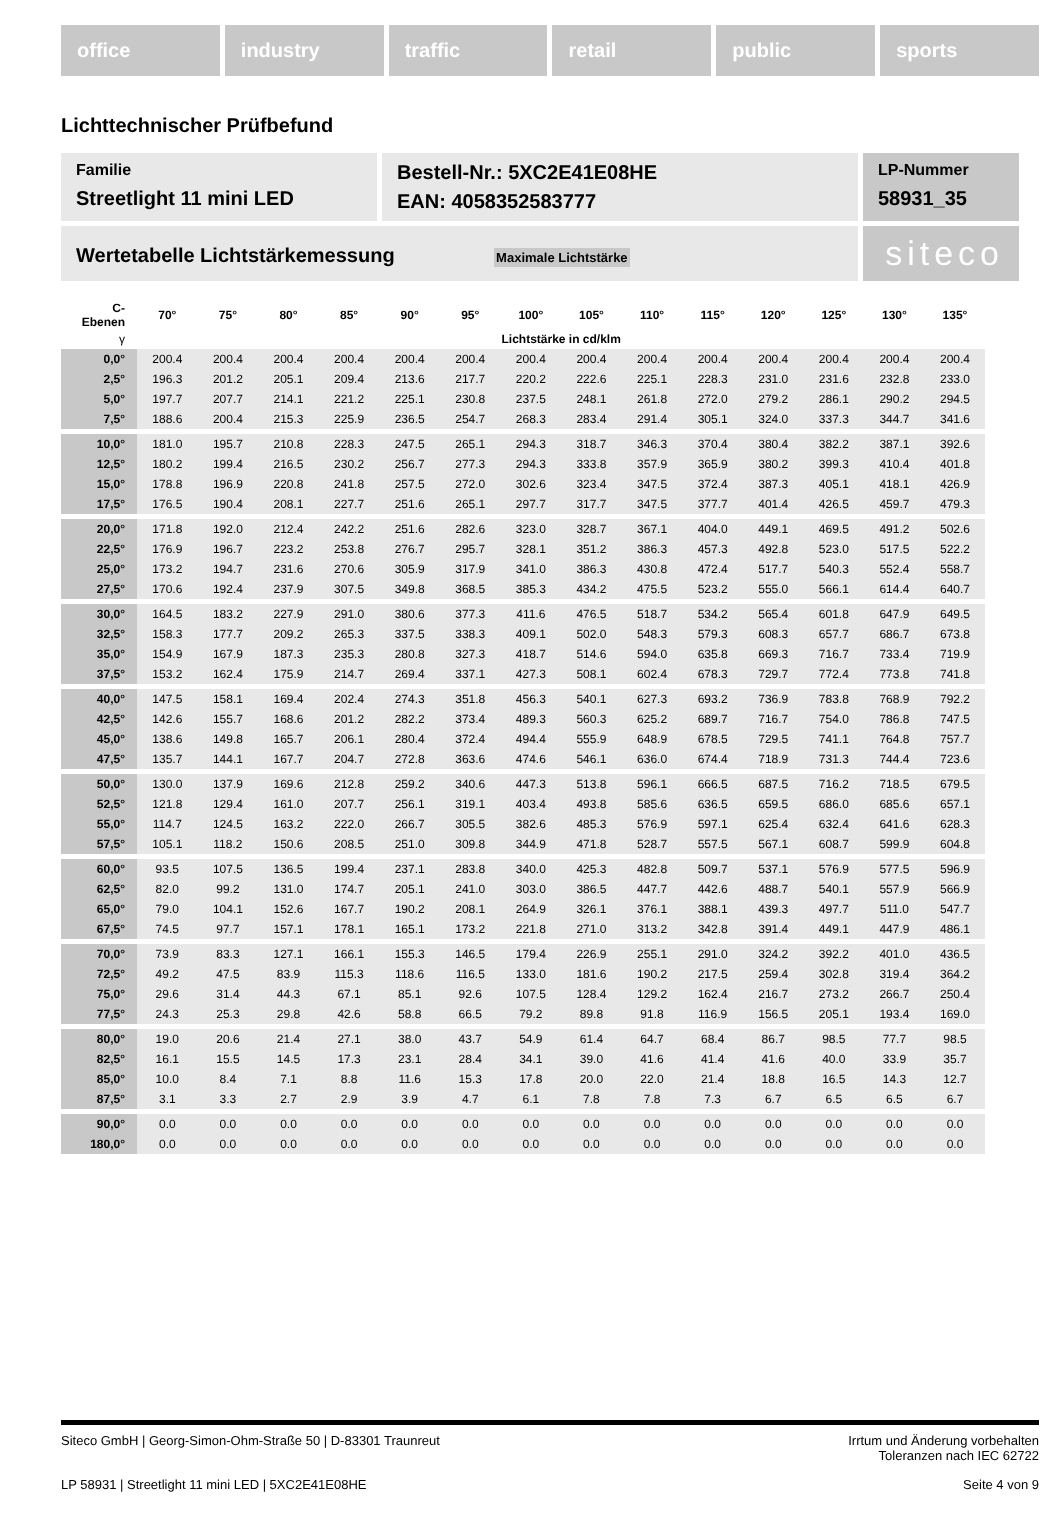office industry traffic retail public sports
Lichttechnischer Prüfbefund
Familie
Streetlight 11 mini LED
Bestell-Nr.: 5XC2E41E08HE
EAN: 4058352583777
LP-Nummer
58931_35
Wertetabelle Lichtstärkemessung Maximale Lichtstärke
siteco
| C- Ebenen | 70° | 75° | 80° | 85° | 90° | 95° | 100° | 105° | 110° | 115° | 120° | 125° | 130° | 135° |
| --- | --- | --- | --- | --- | --- | --- | --- | --- | --- | --- | --- | --- | --- | --- |
| γ | Lichtstärke in cd/klm | | | | | | | | | | | | | |
| 0,0° | 200.4 | 200.4 | 200.4 | 200.4 | 200.4 | 200.4 | 200.4 | 200.4 | 200.4 | 200.4 | 200.4 | 200.4 | 200.4 | 200.4 |
| 2,5° | 196.3 | 201.2 | 205.1 | 209.4 | 213.6 | 217.7 | 220.2 | 222.6 | 225.1 | 228.3 | 231.0 | 231.6 | 232.8 | 233.0 |
| 5,0° | 197.7 | 207.7 | 214.1 | 221.2 | 225.1 | 230.8 | 237.5 | 248.1 | 261.8 | 272.0 | 279.2 | 286.1 | 290.2 | 294.5 |
| 7,5° | 188.6 | 200.4 | 215.3 | 225.9 | 236.5 | 254.7 | 268.3 | 283.4 | 291.4 | 305.1 | 324.0 | 337.3 | 344.7 | 341.6 |
| 10,0° | 181.0 | 195.7 | 210.8 | 228.3 | 247.5 | 265.1 | 294.3 | 318.7 | 346.3 | 370.4 | 380.4 | 382.2 | 387.1 | 392.6 |
| 12,5° | 180.2 | 199.4 | 216.5 | 230.2 | 256.7 | 277.3 | 294.3 | 333.8 | 357.9 | 365.9 | 380.2 | 399.3 | 410.4 | 401.8 |
| 15,0° | 178.8 | 196.9 | 220.8 | 241.8 | 257.5 | 272.0 | 302.6 | 323.4 | 347.5 | 372.4 | 387.3 | 405.1 | 418.1 | 426.9 |
| 17,5° | 176.5 | 190.4 | 208.1 | 227.7 | 251.6 | 265.1 | 297.7 | 317.7 | 347.5 | 377.7 | 401.4 | 426.5 | 459.7 | 479.3 |
| 20,0° | 171.8 | 192.0 | 212.4 | 242.2 | 251.6 | 282.6 | 323.0 | 328.7 | 367.1 | 404.0 | 449.1 | 469.5 | 491.2 | 502.6 |
| 22,5° | 176.9 | 196.7 | 223.2 | 253.8 | 276.7 | 295.7 | 328.1 | 351.2 | 386.3 | 457.3 | 492.8 | 523.0 | 517.5 | 522.2 |
| 25,0° | 173.2 | 194.7 | 231.6 | 270.6 | 305.9 | 317.9 | 341.0 | 386.3 | 430.8 | 472.4 | 517.7 | 540.3 | 552.4 | 558.7 |
| 27,5° | 170.6 | 192.4 | 237.9 | 307.5 | 349.8 | 368.5 | 385.3 | 434.2 | 475.5 | 523.2 | 555.0 | 566.1 | 614.4 | 640.7 |
| 30,0° | 164.5 | 183.2 | 227.9 | 291.0 | 380.6 | 377.3 | 411.6 | 476.5 | 518.7 | 534.2 | 565.4 | 601.8 | 647.9 | 649.5 |
| 32,5° | 158.3 | 177.7 | 209.2 | 265.3 | 337.5 | 338.3 | 409.1 | 502.0 | 548.3 | 579.3 | 608.3 | 657.7 | 686.7 | 673.8 |
| 35,0° | 154.9 | 167.9 | 187.3 | 235.3 | 280.8 | 327.3 | 418.7 | 514.6 | 594.0 | 635.8 | 669.3 | 716.7 | 733.4 | 719.9 |
| 37,5° | 153.2 | 162.4 | 175.9 | 214.7 | 269.4 | 337.1 | 427.3 | 508.1 | 602.4 | 678.3 | 729.7 | 772.4 | 773.8 | 741.8 |
| 40,0° | 147.5 | 158.1 | 169.4 | 202.4 | 274.3 | 351.8 | 456.3 | 540.1 | 627.3 | 693.2 | 736.9 | 783.8 | 768.9 | 792.2 |
| 42,5° | 142.6 | 155.7 | 168.6 | 201.2 | 282.2 | 373.4 | 489.3 | 560.3 | 625.2 | 689.7 | 716.7 | 754.0 | 786.8 | 747.5 |
| 45,0° | 138.6 | 149.8 | 165.7 | 206.1 | 280.4 | 372.4 | 494.4 | 555.9 | 648.9 | 678.5 | 729.5 | 741.1 | 764.8 | 757.7 |
| 47,5° | 135.7 | 144.1 | 167.7 | 204.7 | 272.8 | 363.6 | 474.6 | 546.1 | 636.0 | 674.4 | 718.9 | 731.3 | 744.4 | 723.6 |
| 50,0° | 130.0 | 137.9 | 169.6 | 212.8 | 259.2 | 340.6 | 447.3 | 513.8 | 596.1 | 666.5 | 687.5 | 716.2 | 718.5 | 679.5 |
| 52,5° | 121.8 | 129.4 | 161.0 | 207.7 | 256.1 | 319.1 | 403.4 | 493.8 | 585.6 | 636.5 | 659.5 | 686.0 | 685.6 | 657.1 |
| 55,0° | 114.7 | 124.5 | 163.2 | 222.0 | 266.7 | 305.5 | 382.6 | 485.3 | 576.9 | 597.1 | 625.4 | 632.4 | 641.6 | 628.3 |
| 57,5° | 105.1 | 118.2 | 150.6 | 208.5 | 251.0 | 309.8 | 344.9 | 471.8 | 528.7 | 557.5 | 567.1 | 608.7 | 599.9 | 604.8 |
| 60,0° | 93.5 | 107.5 | 136.5 | 199.4 | 237.1 | 283.8 | 340.0 | 425.3 | 482.8 | 509.7 | 537.1 | 576.9 | 577.5 | 596.9 |
| 62,5° | 82.0 | 99.2 | 131.0 | 174.7 | 205.1 | 241.0 | 303.0 | 386.5 | 447.7 | 442.6 | 488.7 | 540.1 | 557.9 | 566.9 |
| 65,0° | 79.0 | 104.1 | 152.6 | 167.7 | 190.2 | 208.1 | 264.9 | 326.1 | 376.1 | 388.1 | 439.3 | 497.7 | 511.0 | 547.7 |
| 67,5° | 74.5 | 97.7 | 157.1 | 178.1 | 165.1 | 173.2 | 221.8 | 271.0 | 313.2 | 342.8 | 391.4 | 449.1 | 447.9 | 486.1 |
| 70,0° | 73.9 | 83.3 | 127.1 | 166.1 | 155.3 | 146.5 | 179.4 | 226.9 | 255.1 | 291.0 | 324.2 | 392.2 | 401.0 | 436.5 |
| 72,5° | 49.2 | 47.5 | 83.9 | 115.3 | 118.6 | 116.5 | 133.0 | 181.6 | 190.2 | 217.5 | 259.4 | 302.8 | 319.4 | 364.2 |
| 75,0° | 29.6 | 31.4 | 44.3 | 67.1 | 85.1 | 92.6 | 107.5 | 128.4 | 129.2 | 162.4 | 216.7 | 273.2 | 266.7 | 250.4 |
| 77,5° | 24.3 | 25.3 | 29.8 | 42.6 | 58.8 | 66.5 | 79.2 | 89.8 | 91.8 | 116.9 | 156.5 | 205.1 | 193.4 | 169.0 |
| 80,0° | 19.0 | 20.6 | 21.4 | 27.1 | 38.0 | 43.7 | 54.9 | 61.4 | 64.7 | 68.4 | 86.7 | 98.5 | 77.7 | 98.5 |
| 82,5° | 16.1 | 15.5 | 14.5 | 17.3 | 23.1 | 28.4 | 34.1 | 39.0 | 41.6 | 41.4 | 41.6 | 40.0 | 33.9 | 35.7 |
| 85,0° | 10.0 | 8.4 | 7.1 | 8.8 | 11.6 | 15.3 | 17.8 | 20.0 | 22.0 | 21.4 | 18.8 | 16.5 | 14.3 | 12.7 |
| 87,5° | 3.1 | 3.3 | 2.7 | 2.9 | 3.9 | 4.7 | 6.1 | 7.8 | 7.8 | 7.3 | 6.7 | 6.5 | 6.5 | 6.7 |
| 90,0° | 0.0 | 0.0 | 0.0 | 0.0 | 0.0 | 0.0 | 0.0 | 0.0 | 0.0 | 0.0 | 0.0 | 0.0 | 0.0 | 0.0 |
| 180,0° | 0.0 | 0.0 | 0.0 | 0.0 | 0.0 | 0.0 | 0.0 | 0.0 | 0.0 | 0.0 | 0.0 | 0.0 | 0.0 | 0.0 |
Siteco GmbH | Georg-Simon-Ohm-Straße 50 | D-83301 Traunreut
Irrtum und Änderung vorbehalten
Toleranzen nach IEC 62722
LP 58931 | Streetlight 11 mini LED | 5XC2E41E08HE
Seite 4 von 9